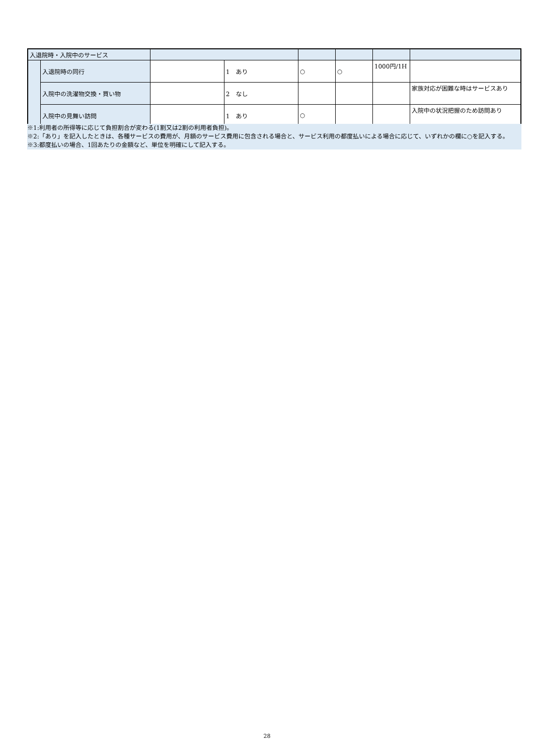| 入退院時・入院中のサービス | | | | | | | |
| | 入退院時の同行 | | 1 あり | ○ | ○ | 1000円/1H | |
| | 入院中の洗濯物交換・買い物 | | 2 なし | | | | 家族対応が困難な時はサービスあり |
| | 入院中の見舞い訪問 | | 1 あり | ○ | | | 入院中の状況把握のため訪問あり |
※1:利用者の所得等に応じて負担割合が変わる(1割又は2割の利用者負担)。
※2:「あり」を記入したときは、各種サービスの費用が、月額のサービス費用に包含される場合と、サービス利用の都度払いによる場合に応じて、いずれかの欄に○を記入する。
※3:都度払いの場合、1回あたりの金額など、単位を明確にして記入する。
28